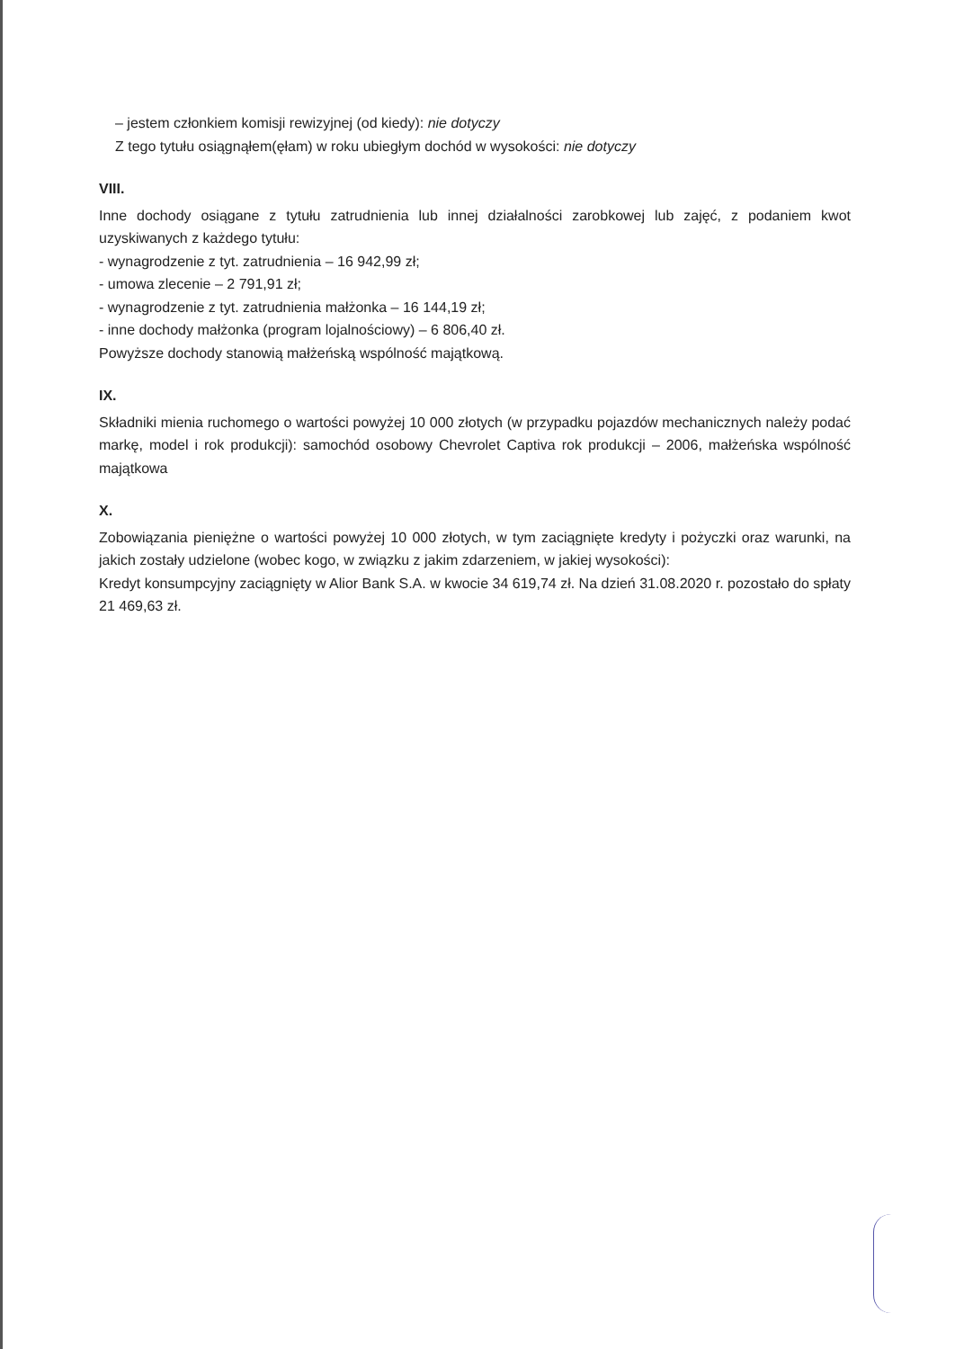– jestem członkiem komisji rewizyjnej (od kiedy): nie dotyczy
Z tego tytułu osiągnąłem(ęłam) w roku ubiegłym dochód w wysokości: nie dotyczy
VIII.
Inne dochody osiągane z tytułu zatrudnienia lub innej działalności zarobkowej lub zajęć, z podaniem kwot uzyskiwanych z każdego tytułu:
- wynagrodzenie z tyt. zatrudnienia – 16 942,99 zł;
- umowa zlecenie – 2 791,91 zł;
- wynagrodzenie z tyt. zatrudnienia małżonka – 16 144,19 zł;
- inne dochody małżonka (program lojalnościowy) – 6 806,40 zł.
Powyższe dochody stanowią małżeńską wspólność majątkową.
IX.
Składniki mienia ruchomego o wartości powyżej 10 000 złotych (w przypadku pojazdów mechanicznych należy podać markę, model i rok produkcji): samochód osobowy Chevrolet Captiva rok produkcji – 2006, małżeńska wspólność majątkowa
X.
Zobowiązania pieniężne o wartości powyżej 10 000 złotych, w tym zaciągnięte kredyty i pożyczki oraz warunki, na jakich zostały udzielone (wobec kogo, w związku z jakim zdarzeniem, w jakiej wysokości):
Kredyt konsumpcyjny zaciągnięty w Alior Bank S.A. w kwocie 34 619,74 zł. Na dzień 31.08.2020 r. pozostało do spłaty 21 469,63 zł.